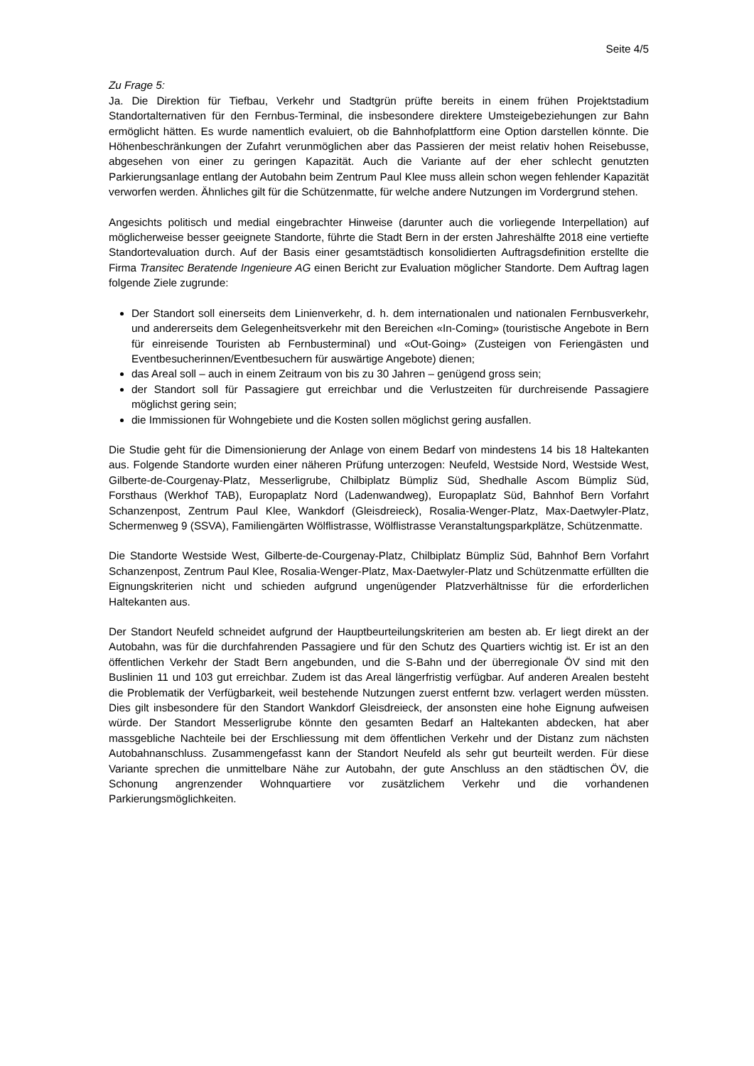Seite 4/5
Zu Frage 5:
Ja. Die Direktion für Tiefbau, Verkehr und Stadtgrün prüfte bereits in einem frühen Projektstadium Standortalternativen für den Fernbus-Terminal, die insbesondere direktere Umsteigebeziehungen zur Bahn ermöglicht hätten. Es wurde namentlich evaluiert, ob die Bahnhofplattform eine Option darstellen könnte. Die Höhenbeschränkungen der Zufahrt verunmöglichen aber das Passieren der meist relativ hohen Reisebusse, abgesehen von einer zu geringen Kapazität. Auch die Variante auf der eher schlecht genutzten Parkierungsanlage entlang der Autobahn beim Zentrum Paul Klee muss allein schon wegen fehlender Kapazität verworfen werden. Ähnliches gilt für die Schützenmatte, für welche andere Nutzungen im Vordergrund stehen.
Angesichts politisch und medial eingebrachter Hinweise (darunter auch die vorliegende Interpellation) auf möglicherweise besser geeignete Standorte, führte die Stadt Bern in der ersten Jahreshälfte 2018 eine vertiefte Standortevaluation durch. Auf der Basis einer gesamtstädtisch konsolidierten Auftragsdefinition erstellte die Firma Transitec Beratende Ingenieure AG einen Bericht zur Evaluation möglicher Standorte. Dem Auftrag lagen folgende Ziele zugrunde:
Der Standort soll einerseits dem Linienverkehr, d. h. dem internationalen und nationalen Fernbusverkehr, und andererseits dem Gelegenheitsverkehr mit den Bereichen «In-Coming» (touristische Angebote in Bern für einreisende Touristen ab Fernbusterminal) und «Out-Going» (Zusteigen von Feriengästen und Eventbesucherinnen/Eventbesuchern für auswärtige Angebote) dienen;
das Areal soll – auch in einem Zeitraum von bis zu 30 Jahren – genügend gross sein;
der Standort soll für Passagiere gut erreichbar und die Verlustzeiten für durchreisende Passagiere möglichst gering sein;
die Immissionen für Wohngebiete und die Kosten sollen möglichst gering ausfallen.
Die Studie geht für die Dimensionierung der Anlage von einem Bedarf von mindestens 14 bis 18 Haltekanten aus. Folgende Standorte wurden einer näheren Prüfung unterzogen: Neufeld, Westside Nord, Westside West, Gilberte-de-Courgenay-Platz, Messerligrube, Chilbiplatz Bümpliz Süd, Shedhalle Ascom Bümpliz Süd, Forsthaus (Werkhof TAB), Europaplatz Nord (Ladenwandweg), Europaplatz Süd, Bahnhof Bern Vorfahrt Schanzenpost, Zentrum Paul Klee, Wankdorf (Gleisdreieck), Rosalia-Wenger-Platz, Max-Daetwyler-Platz, Schermenweg 9 (SSVA), Familiengärten Wölflistrasse, Wölflistrasse Veranstaltungsparkplätze, Schützenmatte.
Die Standorte Westside West, Gilberte-de-Courgenay-Platz, Chilbiplatz Bümpliz Süd, Bahnhof Bern Vorfahrt Schanzenpost, Zentrum Paul Klee, Rosalia-Wenger-Platz, Max-Daetwyler-Platz und Schützenmatte erfüllten die Eignungskriterien nicht und schieden aufgrund ungenügender Platzverhältnisse für die erforderlichen Haltekanten aus.
Der Standort Neufeld schneidet aufgrund der Hauptbeurteilungskriterien am besten ab. Er liegt direkt an der Autobahn, was für die durchfahrenden Passagiere und für den Schutz des Quartiers wichtig ist. Er ist an den öffentlichen Verkehr der Stadt Bern angebunden, und die S-Bahn und der überregionale ÖV sind mit den Buslinien 11 und 103 gut erreichbar. Zudem ist das Areal längerfristig verfügbar. Auf anderen Arealen besteht die Problematik der Verfügbarkeit, weil bestehende Nutzungen zuerst entfernt bzw. verlagert werden müssten. Dies gilt insbesondere für den Standort Wankdorf Gleisdreieck, der ansonsten eine hohe Eignung aufweisen würde. Der Standort Messerligrube könnte den gesamten Bedarf an Haltekanten abdecken, hat aber massgebliche Nachteile bei der Erschliessung mit dem öffentlichen Verkehr und der Distanz zum nächsten Autobahnanschluss. Zusammengefasst kann der Standort Neufeld als sehr gut beurteilt werden. Für diese Variante sprechen die unmittelbare Nähe zur Autobahn, der gute Anschluss an den städtischen ÖV, die Schonung angrenzender Wohnquartiere vor zusätzlichem Verkehr und die vorhandenen Parkierungsmöglichkeiten.